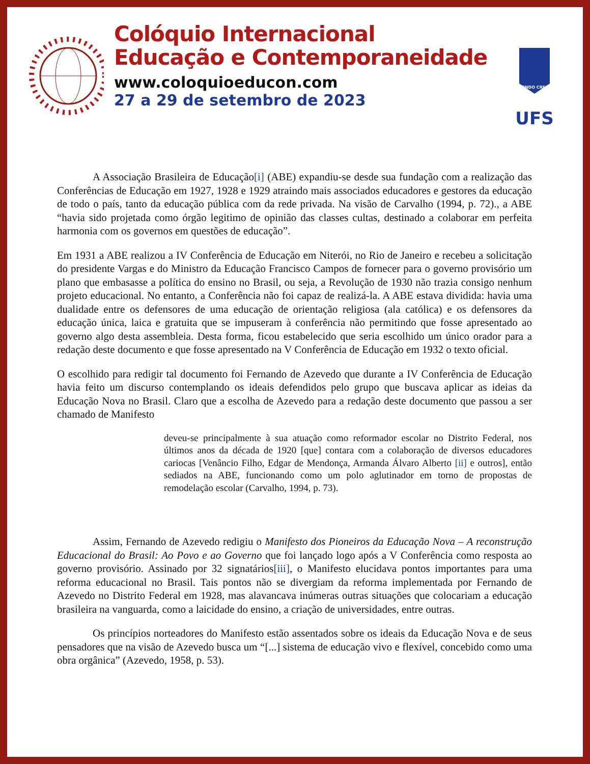Colóquio Internacional
Educação e Contemporaneidade
www.coloquioeducon.com
27 a 29 de setembro de 2023
FLUENDO CRESCIT
UFS
A Associação Brasileira de Educação[i] (ABE) expandiu-se desde sua fundação com a realização das Conferências de Educação em 1927, 1928 e 1929 atraindo mais associados educadores e gestores da educação de todo o país, tanto da educação pública com da rede privada. Na visão de Carvalho (1994, p. 72)., a ABE “havia sido projetada como órgão legitimo de opinião das classes cultas, destinado a colaborar em perfeita harmonia com os governos em questões de educação”.
Em 1931 a ABE realizou a IV Conferência de Educação em Niterói, no Rio de Janeiro e recebeu a solicitação do presidente Vargas e do Ministro da Educação Francisco Campos de fornecer para o governo provisório um plano que embasasse a política do ensino no Brasil, ou seja, a Revolução de 1930 não trazia consigo nenhum projeto educacional. No entanto, a Conferência não foi capaz de realizá-la. A ABE estava dividida: havia uma dualidade entre os defensores de uma educação de orientação religiosa (ala católica) e os defensores da educação única, laica e gratuita que se impuseram à conferência não permitindo que fosse apresentado ao governo algo desta assembleia. Desta forma, ficou estabelecido que seria escolhido um único orador para a redação deste documento e que fosse apresentado na V Conferência de Educação em 1932 o texto oficial.
O escolhido para redigir tal documento foi Fernando de Azevedo que durante a IV Conferência de Educação havia feito um discurso contemplando os ideais defendidos pelo grupo que buscava aplicar as ideias da Educação Nova no Brasil. Claro que a escolha de Azevedo para a redação deste documento que passou a ser chamado de Manifesto
deveu-se principalmente à sua atuação como reformador escolar no Distrito Federal, nos últimos anos da década de 1920 [que] contara com a colaboração de diversos educadores cariocas [Venâncio Filho, Edgar de Mendonça, Armanda Álvaro Alberto [ii] e outros], então sediados na ABE, funcionando como um polo aglutinador em torno de propostas de remodelação escolar (Carvalho, 1994, p. 73).
Assim, Fernando de Azevedo redigiu o Manifesto dos Pioneiros da Educação Nova – A reconstrução Educacional do Brasil: Ao Povo e ao Governo que foi lançado logo após a V Conferência como resposta ao governo provisório. Assinado por 32 signatários[iii], o Manifesto elucidava pontos importantes para uma reforma educacional no Brasil. Tais pontos não se divergiam da reforma implementada por Fernando de Azevedo no Distrito Federal em 1928, mas alavancava inúmeras outras situações que colocariam a educação brasileira na vanguarda, como a laicidade do ensino, a criação de universidades, entre outras.
Os princípios norteadores do Manifesto estão assentados sobre os ideais da Educação Nova e de seus pensadores que na visão de Azevedo busca um “[...] sistema de educação vivo e flexível, concebido como uma obra orgânica” (Azevedo, 1958, p. 53).